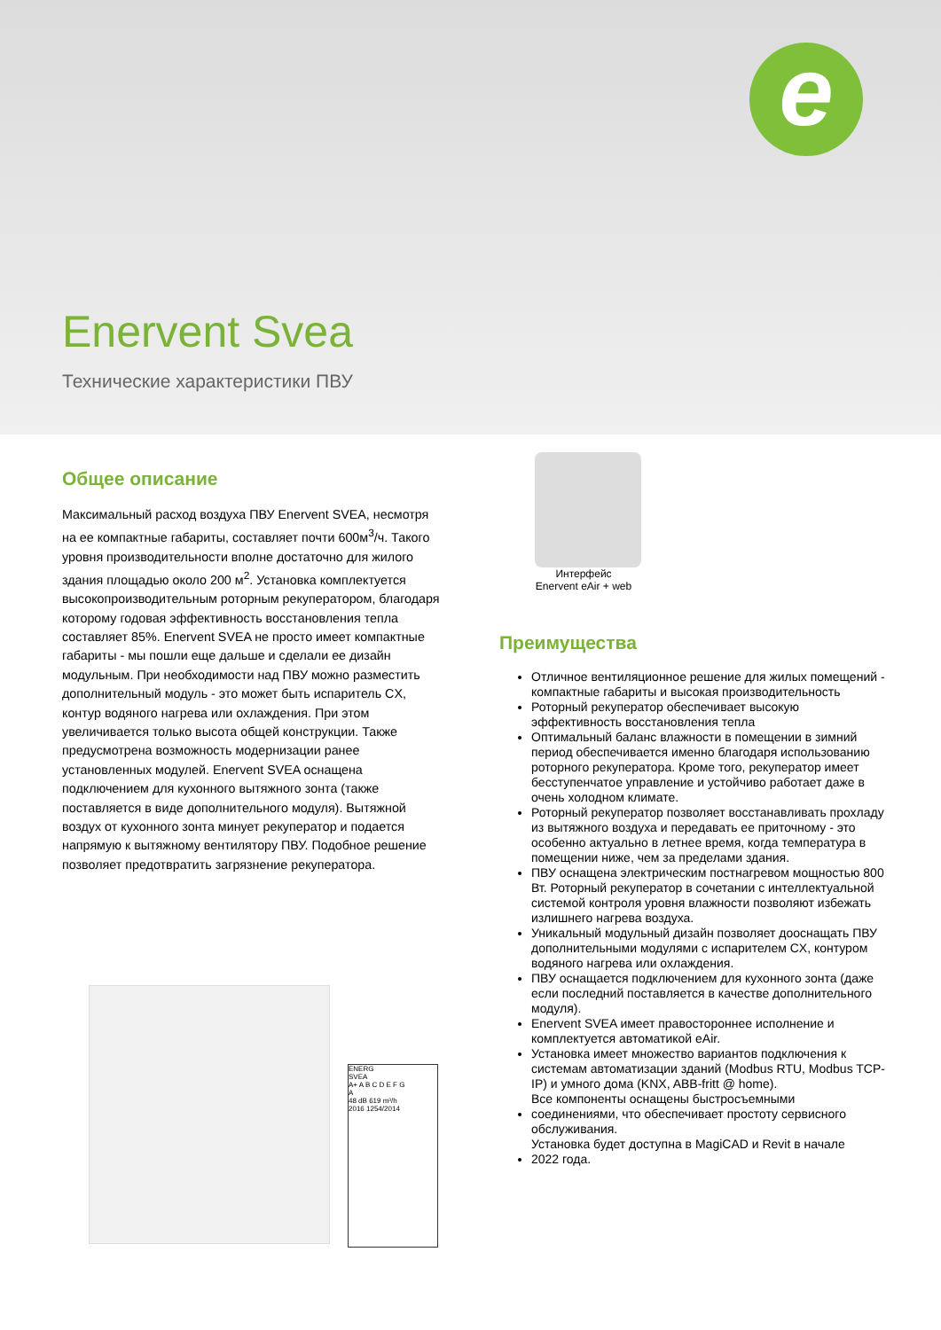e
Enervent Svea
Технические характеристики ПВУ
Общее описание
Максимальный расход воздуха ПВУ Enervent SVEA, несмотря на ее компактные габариты, составляет почти 600м<sup>3</sup>/ч. Такого уровня производительности вполне достаточно для жилого здания площадью около 200 м<sup>2</sup>. Установка комплектуется высокопроизводительным роторным рекуператором, благодаря которому годовая эффективность восстановления тепла составляет 85%. Enervent SVEA не просто имеет компактные габариты - мы пошли еще дальше и сделали ее дизайн модульным. При необходимости над ПВУ можно разместить дополнительный модуль - это может быть испаритель CX, контур водяного нагрева или охлаждения. При этом увеличивается только высота общей конструкции. Также предусмотрена возможность модернизации ранее установленных модулей. Enervent SVEA оснащена подключением для кухонного вытяжного зонта (также поставляется в виде дополнительного модуля). Вытяжной воздух от кухонного зонта минует рекуператор и подается напрямую к вытяжному вентилятору ПВУ. Подобное решение позволяет предотвратить загрязнение рекуператора.
ENERG
SVEA
A+ A B C D E F G
A
48 dB 619 m³/h
2016 1254/2014
Интерфейс
Enervent eAir + web
Преимущества
Отличное вентиляционное решение для жилых помещений - компактные габариты и высокая производительность
Роторный рекуператор обеспечивает высокую эффективность восстановления тепла
Оптимальный баланс влажности в помещении в зимний период обеспечивается именно благодаря использованию роторного рекуператора. Кроме того, рекуператор имеет бесступенчатое управление и устойчиво работает даже в очень холодном климате.
Роторный рекуператор позволяет восстанавливать прохладу из вытяжного воздуха и передавать ее приточному - это особенно актуально в летнее время, когда температура в помещении ниже, чем за пределами здания.
ПВУ оснащена электрическим постнагревом мощностью 800 Вт. Роторный рекуператор в сочетании с интеллектуальной системой контроля уровня влажности позволяют избежать излишнего нагрева воздуха.
Уникальный модульный дизайн позволяет дооснащать ПВУ дополнительными модулями с испарителем CX, контуром водяного нагрева или охлаждения.
ПВУ оснащается подключением для кухонного зонта (даже если последний поставляется в качестве дополнительного модуля).
Enervent SVEA имеет правостороннее исполнение и комплектуется автоматикой eAir.
Установка имеет множество вариантов подключения к системам автоматизации зданий (Modbus RTU, Modbus TCP-IP) и умного дома (KNX, ABB-fritt @ home).
Все компоненты оснащены быстросъемными
соединениями, что обеспечивает простоту сервисного обслуживания.
Установка будет доступна в MagiCAD и Revit в начале
2022 года.